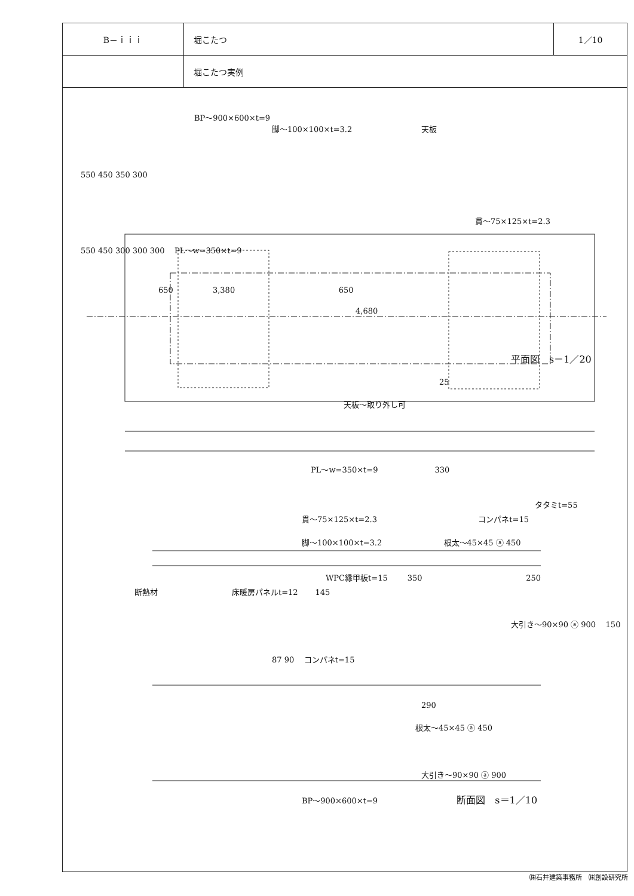| B－ｉｉｉ | 堀こたつ | 1／10 |
| | 堀こたつ実例 | |
BP～900×600×t=9
脚～100×100×t=3.2 天板
550 450 350 300
貫～75×125×t=2.3
550 450 300 300 300 PL～w=350×t=9
650 3,380 650
4,680
平面図　s＝1／20
25
天板～取り外し可
PL～w=350×t=9 330
タタミt=55
貫～75×125×t=2.3 コンパネt=15
脚～100×100×t=3.2 根太～45×45 ⓐ 450
WPC縁甲板t=15 350 250
断熱材 床暖房パネルt=12 145
大引き～90×90 ⓐ 900 150
87 90 コンパネt=15
290
根太～45×45 ⓐ 450
大引き～90×90 ⓐ 900
BP～900×600×t=9 断面図　s＝1／10
㈱石井建築事務所　㈱創設研究所